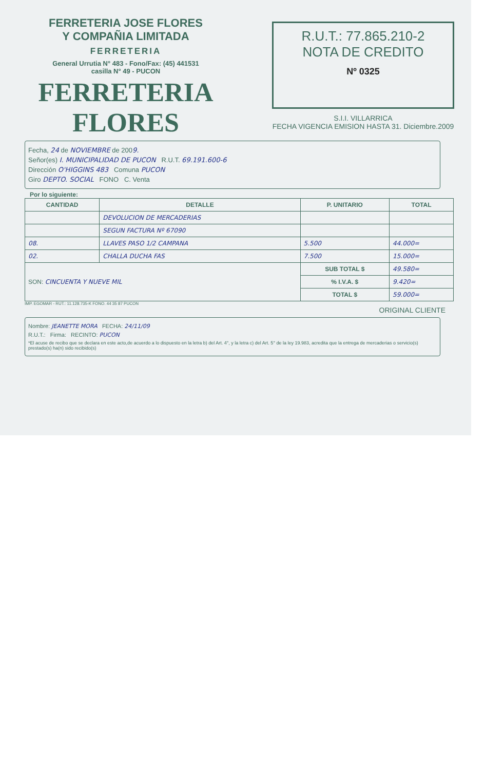FERRETERIA JOSE FLORES
Y COMPAÑIA LIMITADA
FERRETERIA
General Urrutia N° 483 - Fono/Fax: (45) 441531
casilla N° 49 - PUCON
FERRETERIA FLORES
R.U.T.: 77.865.210-2
NOTA DE CREDITO
Nº 0325
S.I.I. VILLARRICA
FECHA VIGENCIA EMISION HASTA 31. Diciembre.2009
Fecha, 24 de NOVIEMBRE de 2009.
Señor(es) I. MUNICIPALIDAD DE PUCON R.U.T. 69.191.600-6
Dirección O'HIGGINS 483 Comuna PUCON
Giro DEPTO. SOCIAL FONO C. Venta
Por lo siguiente:
| CANTIDAD | DETALLE | P. UNITARIO | TOTAL |
| --- | --- | --- | --- |
| | DEVOLUCION DE MERCADERIAS | | |
| | SEGUN FACTURA Nº 67090 | | |
| 08. | LLAVES PASO 1/2 CAMPANA | 5.500 | 44.000= |
| 02. | CHALLA DUCHA FAS | 7.500 | 15.000= |
| SON: CINCUENTA Y NUEVE MIL | | SUB TOTAL $ | 49.580= |
| | | % I.V.A. $ | 9.420= |
| | | TOTAL $ | 59.000= |
IMP. EGOMAR - RUT.: 11.128.735-K FONO. 44 35 87 PUCON
ORIGINAL CLIENTE
Nombre: JEANETTE MORA FECHA: 24/11/09
R.U.T.: Firma: RECINTO: PUCON
*El acuse de recibo que se declara en este acto,de acuerdo a lo dispuesto en la letra b) del Art. 4°, y la letra c) del Art. 5° de la ley 19.983, acredita que la entrega de mercaderias o servicio(s) prestado(s) ha(n) sido recibido(s)